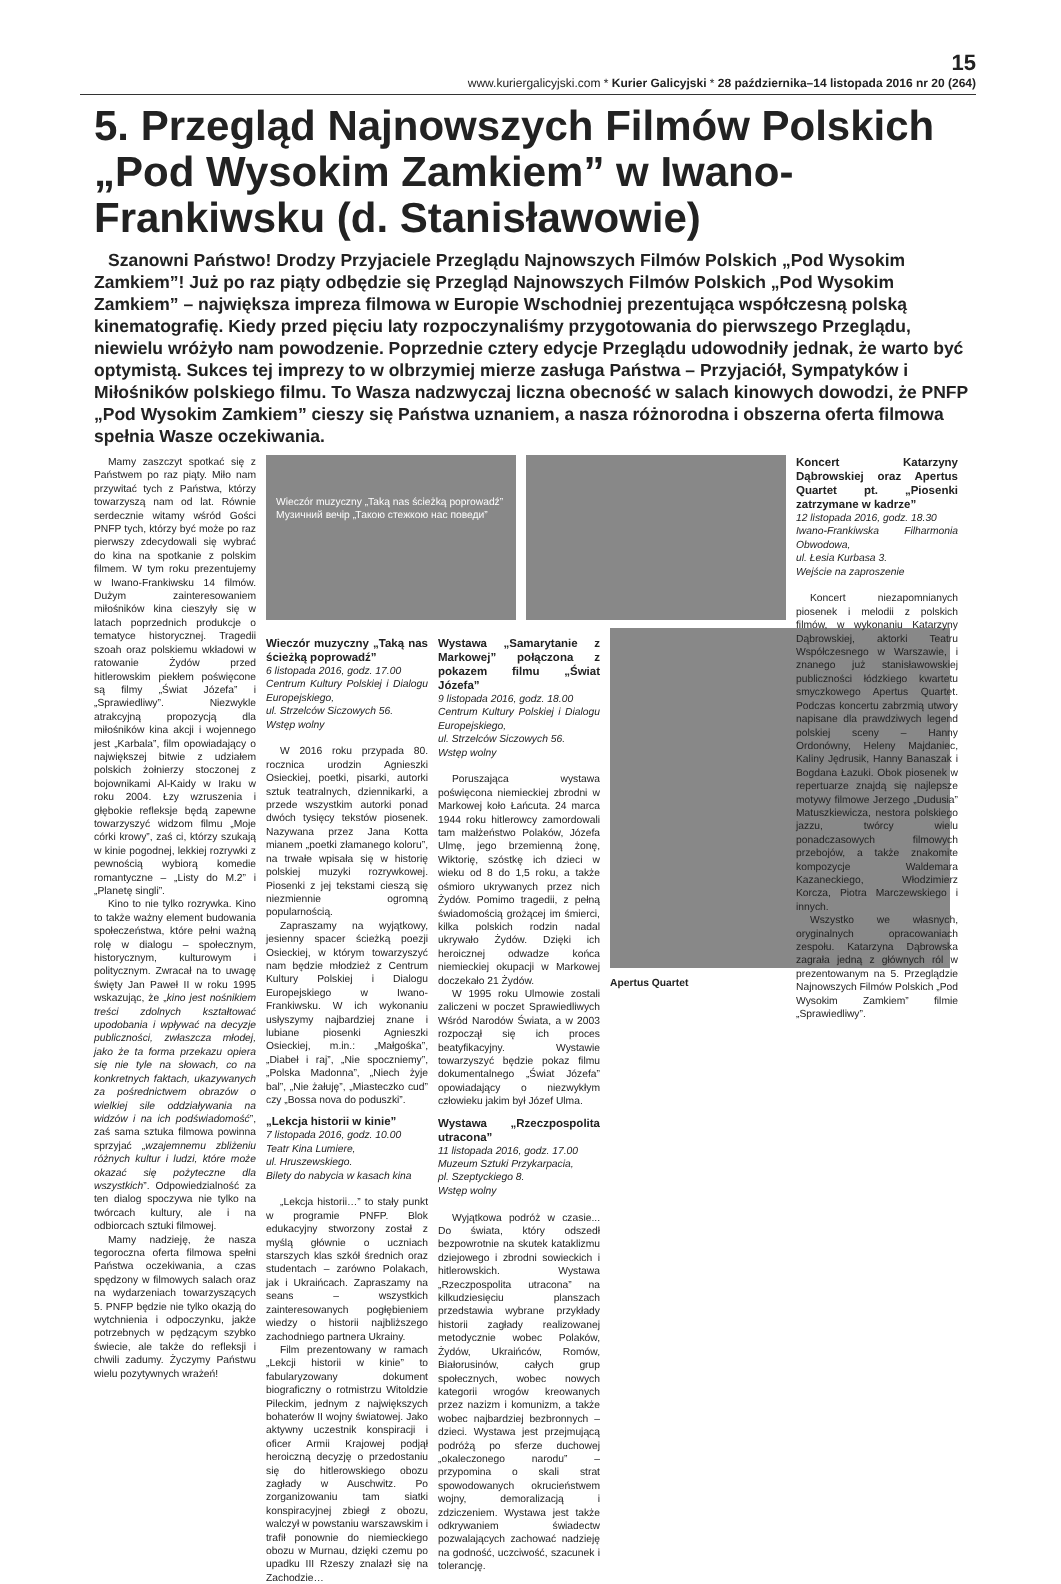15
www.kuriergalicyjski.com * Kurier Galicyjski * 28 października–14 listopada 2016 nr 20 (264)
5. Przegląd Najnowszych Filmów Polskich „Pod Wysokim Zamkiem” w Iwano-Frankiwsku (d. Stanisławowie)
Szanowni Państwo! Drodzy Przyjaciele Przeglądu Najnowszych Filmów Polskich „Pod Wysokim Zamkiem”! Już po raz piąty odbędzie się Przegląd Najnowszych Filmów Polskich „Pod Wysokim Zamkiem” – największa impreza filmowa w Europie Wschodniej prezentująca współczesną polską kinematografię. Kiedy przed pięciu laty rozpoczynaliśmy przygotowania do pierwszego Przeglądu, niewielu wróżyło nam powodzenie. Poprzednie cztery edycje Przeglądu udowodniły jednak, że warto być optymistą. Sukces tej imprezy to w olbrzymiej mierze zasługa Państwa – Przyjaciół, Sympatyków i Miłośników polskiego filmu. To Wasza nadzwyczaj liczna obecność w salach kinowych dowodzi, że PNFP „Pod Wysokim Zamkiem” cieszy się Państwa uznaniem, a nasza różnorodna i obszerna oferta filmowa spełnia Wasze oczekiwania.
Mamy zaszczyt spotkać się z Państwem po raz piąty. Miło nam przywitać tych z Państwa, którzy towarzyszą nam od lat. Równie serdecznie witamy wśród Gości PNFP tych, którzy być może po raz pierwszy zdecydowali się wybrać do kina na spotkanie z polskim filmem. W tym roku prezentujemy w Iwano-Frankiwsku 14 filmów. Dużym zainteresowaniem miłośników kina cieszyły się w latach poprzednich produkcje o tematyce historycznej. Tragedii szoah oraz polskiemu wkładowi w ratowanie Żydów przed hitlerowskim piekłem poświęcone są filmy „Świat Józefa” i „Sprawiedliwy”. Niezwykle atrakcyjną propozycją dla miłośników kina akcji i wojennego jest „Karbala”, film opowiadający o największej bitwie z udziałem polskich żołnierzy stoczonej z bojownikami Al-Kaidy w Iraku w roku 2004. Łzy wzruszenia i głębokie refleksje będą zapewne towarzyszyć widzom filmu „Moje córki krowy”, zaś ci, którzy szukają w kinie pogodnej, lekkiej rozrywki z pewnością wybiorą komedie romantyczne – „Listy do M.2” i „Planetę singli”.
Kino to nie tylko rozrywka. Kino to także ważny element budowania społeczeństwa, które pełni ważną rolę w dialogu – społecznym, historycznym, kulturowym i politycznym. Zwracał na to uwagę święty Jan Paweł II w roku 1995 wskazując, że „kino jest nośnikiem treści zdolnych kształtować upodobania i wpływać na decyzje publiczności, zwłaszcza młodej, jako że ta forma przekazu opiera się nie tyle na słowach, co na konkretnych faktach, ukazywanych za pośrednictwem obrazów o wielkiej sile oddziaływania na widzów i na ich podświadomość”, zaś sama sztuka filmowa powinna sprzyjać „wzajemnemu zbliżeniu różnych kultur i ludzi, które może okazać się pożyteczne dla wszystkich”. Odpowiedzialność za ten dialog spoczywa nie tylko na twórcach kultury, ale i na odbiorcach sztuki filmowej.
Mamy nadzieję, że nasza tegoroczna oferta filmowa spełni Państwa oczekiwania, a czas spędzony w filmowych salach oraz na wydarzeniach towarzyszących 5. PNFP będzie nie tylko okazją do wytchnienia i odpoczynku, jakże potrzebnych w pędzącym szybko świecie, ale także do refleksji i chwili zadumy. Życzymy Państwu wielu pozytywnych wrażeń!
Wieczór muzyczny „Taką nas ścieżką poprowadź”
Музичний вечір „Такою стежкою нас поведи”
Wieczór muzyczny „Taką nas ścieżką poprowadź”
6 listopada 2016, godz. 17.00
Centrum Kultury Polskiej i Dialogu Europejskiego,
ul. Strzelców Siczowych 56.
Wstęp wolny
W 2016 roku przypada 80. rocznica urodzin Agnieszki Osieckiej, poetki, pisarki, autorki sztuk teatralnych, dziennikarki, a przede wszystkim autorki ponad dwóch tysięcy tekstów piosenek. Nazywana przez Jana Kotta mianem „poetki złamanego koloru”, na trwałe wpisała się w historię polskiej muzyki rozrywkowej. Piosenki z jej tekstami cieszą się niezmiennie ogromną popularnością.
Zapraszamy na wyjątkowy, jesienny spacer ścieżką poezji Osieckiej, w którym towarzyszyć nam będzie młodzież z Centrum Kultury Polskiej i Dialogu Europejskiego w Iwano-Frankiwsku. W ich wykonaniu usłyszymy najbardziej znane i lubiane piosenki Agnieszki Osieckiej, m.in.: „Małgośka”, „Diabeł i raj”, „Nie spoczniemy”, „Polska Madonna”, „Niech żyje bal”, „Nie żałuję”, „Miasteczko cud” czy „Bossa nova do poduszki”.
„Lekcja historii w kinie”
7 listopada 2016, godz. 10.00
Teatr Kina Lumiere,
ul. Hruszewskiego.
Bilety do nabycia w kasach kina
„Lekcja historii…” to stały punkt w programie PNFP. Blok edukacyjny stworzony został z myślą głównie o uczniach starszych klas szkół średnich oraz studentach – zarówno Polakach, jak i Ukraińcach. Zapraszamy na seans – wszystkich zainteresowanych pogłębieniem wiedzy o historii najbliższego zachodniego partnera Ukrainy.
Film prezentowany w ramach „Lekcji historii w kinie” to fabularyzowany dokument biograficzny o rotmistrzu Witoldzie Pileckim, jednym z największych bohaterów II wojny światowej. Jako aktywny uczestnik konspiracji i oficer Armii Krajowej podjął heroiczną decyzję o przedostaniu się do hitlerowskiego obozu zagłady w Auschwitz. Po zorganizowaniu tam siatki konspiracyjnej zbiegł z obozu, walczył w powstaniu warszawskim i trafił ponownie do niemieckiego obozu w Murnau, dzięki czemu po upadku III Rzeszy znalazł się na Zachodzie…
Wystawa „Samarytanie z Markowej” połączona z pokazem filmu „Świat Józefa”
9 listopada 2016, godz. 18.00
Centrum Kultury Polskiej i Dialogu Europejskiego,
ul. Strzelców Siczowych 56.
Wstęp wolny
Poruszająca wystawa poświęcona niemieckiej zbrodni w Markowej koło Łańcuta. 24 marca 1944 roku hitlerowcy zamordowali tam małżeństwo Polaków, Józefa Ulmę, jego brzemienną żonę, Wiktorię, szóstkę ich dzieci w wieku od 8 do 1,5 roku, a także ośmioro ukrywanych przez nich Żydów. Pomimo tragedii, z pełną świadomością grożącej im śmierci, kilka polskich rodzin nadal ukrywało Żydów. Dzięki ich heroicznej odwadze końca niemieckiej okupacji w Markowej doczekało 21 Żydów.
W 1995 roku Ulmowie zostali zaliczeni w poczet Sprawiedliwych Wśród Narodów Świata, a w 2003 rozpoczął się ich proces beatyfikacyjny. Wystawie towarzyszyć będzie pokaz filmu dokumentalnego „Świat Józefa” opowiadający o niezwykłym człowieku jakim był Józef Ulma.
Wystawa „Rzeczpospolita utracona”
11 listopada 2016, godz. 17.00
Muzeum Sztuki Przykarpacia,
pl. Szeptyckiego 8.
Wstęp wolny
Wyjątkowa podróż w czasie... Do świata, który odszedł bezpowrotnie na skutek kataklizmu dziejowego i zbrodni sowieckich i hitlerowskich. Wystawa „Rzeczpospolita utracona” na kilkudziesięciu planszach przedstawia wybrane przykłady historii zagłady realizowanej metodycznie wobec Polaków, Żydów, Ukraińców, Romów, Białorusinów, całych grup społecznych, wobec nowych kategorii wrogów kreowanych przez nazizm i komunizm, a także wobec najbardziej bezbronnych – dzieci. Wystawa jest przejmującą podróżą po sferze duchowej „okaleczonego narodu” – przypomina o skali strat spowodowanych okrucieństwem wojny, demoralizacją i zdziczeniem. Wystawa jest także odkrywaniem świadectw pozwalających zachować nadzieję na godność, uczciwość, szacunek i tolerancję.
Apertus Quartet
Koncert Katarzyny Dąbrowskiej oraz Apertus Quartet pt. „Piosenki zatrzymane w kadrze”
12 listopada 2016, godz. 18.30
Iwano-Frankiwska Filharmonia Obwodowa,
ul. Łesia Kurbasa 3.
Wejście na zaproszenie
Koncert niezapomnianych piosenek i melodii z polskich filmów, w wykonaniu Katarzyny Dąbrowskiej, aktorki Teatru Współczesnego w Warszawie, i znanego już stanisławowskiej publiczności łódzkiego kwartetu smyczkowego Apertus Quartet. Podczas koncertu zabrzmią utwory napisane dla prawdziwych legend polskiej sceny – Hanny Ordonówny, Heleny Majdaniec, Kaliny Jędrusik, Hanny Banaszak i Bogdana Łazuki. Obok piosenek w repertuarze znajdą się najlepsze motywy filmowe Jerzego „Dudusia” Matuszkiewicza, nestora polskiego jazzu, twórcy wielu ponadczasowych filmowych przebojów, a także znakomite kompozycje Waldemara Kazaneckiego, Włodzimierz Korcza, Piotra Marczewskiego i innych.
Wszystko we własnych, oryginalnych opracowaniach zespołu. Katarzyna Dąbrowska zagrała jedną z głównych ról w prezentowanym na 5. Przeglądzie Najnowszych Filmów Polskich „Pod Wysokim Zamkiem” filmie „Sprawiedliwy”.